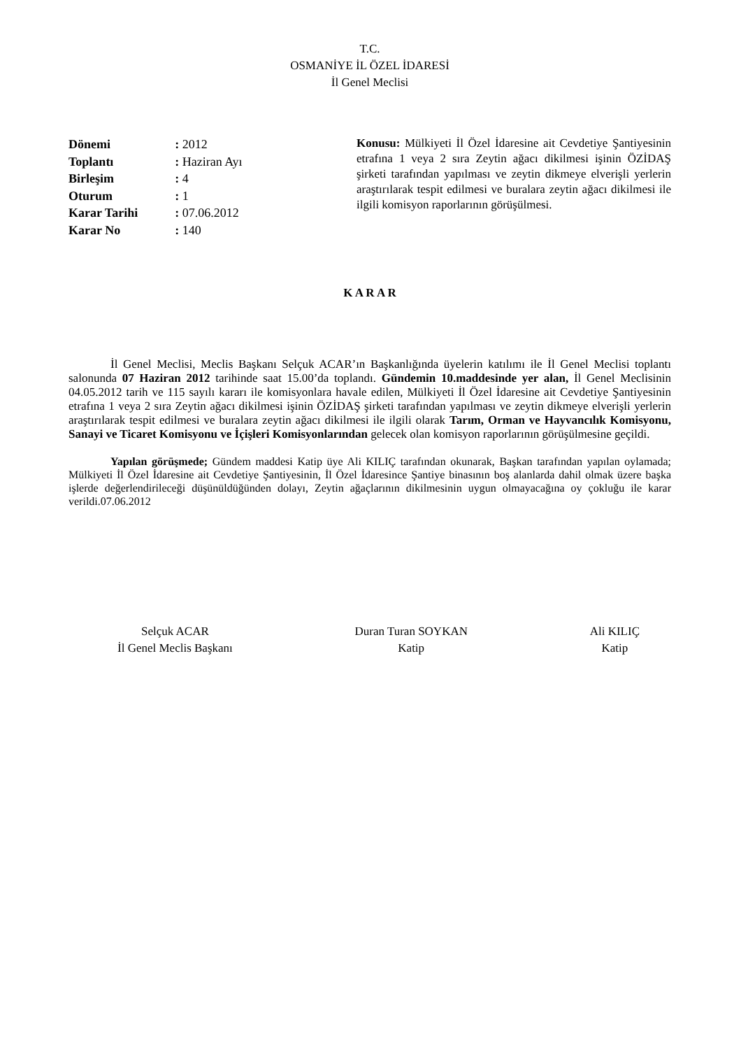T.C.
OSMANİYE İL ÖZEL İDARESİ
İl Genel Meclisi
| Dönemi | : 2012 |
| Toplantı | : Haziran Ayı |
| Birleşim | : 4 |
| Oturum | : 1 |
| Karar Tarihi | : 07.06.2012 |
| Karar No | : 140 |
Konusu: Mülkiyeti İl Özel İdaresine ait Cevdetiye Şantiyesinin etrafına 1 veya 2 sıra Zeytin ağacı dikilmesi işinin ÖZİDAŞ şirketi tarafından yapılması ve zeytin dikmeye elverişli yerlerin araştırılarak tespit edilmesi ve buralara zeytin ağacı dikilmesi ile ilgili komisyon raporlarının görüşülmesi.
K A R A R
İl Genel Meclisi, Meclis Başkanı Selçuk ACAR’ın Başkanlığında üyelerin katılımı ile İl Genel Meclisi toplantı salonunda 07 Haziran 2012 tarihinde saat 15.00’da toplandı. Gündemin 10.maddesinde yer alan, İl Genel Meclisinin 04.05.2012 tarih ve 115 sayılı kararı ile komisyonlara havale edilen, Mülkiyeti İl Özel İdaresine ait Cevdetiye Şantiyesinin etrafına 1 veya 2 sıra Zeytin ağacı dikilmesi işinin ÖZİDAŞ şirketi tarafından yapılması ve zeytin dikmeye elverişli yerlerin araştırılarak tespit edilmesi ve buralara zeytin ağacı dikilmesi ile ilgili olarak Tarım, Orman ve Hayvancılık Komisyonu, Sanayi ve Ticaret Komisyonu ve İçişleri Komisyonlarından gelecek olan komisyon raporlarının görüşülmesine geçildi.
Yapılan görüşmede; Gündem maddesi Katip üye Ali KILIÇ tarafından okunarak, Başkan tarafından yapılan oylamada; Mülkiyeti İl Özel İdaresine ait Cevdetiye Şantiyesinin, İl Özel İdaresince Şantiye binasının boş alanlarda dahil olmak üzere başka işlerde değerlendirileceği düşünüldüğünden dolayı, Zeytin ağaçlarının dikilmesinin uygun olmayacağına oy çokluğu ile karar verildi.07.06.2012
Selçuk ACAR
İl Genel Meclis Başkanı
Duran Turan SOYKAN
Katip
Ali KILIÇ
Katip